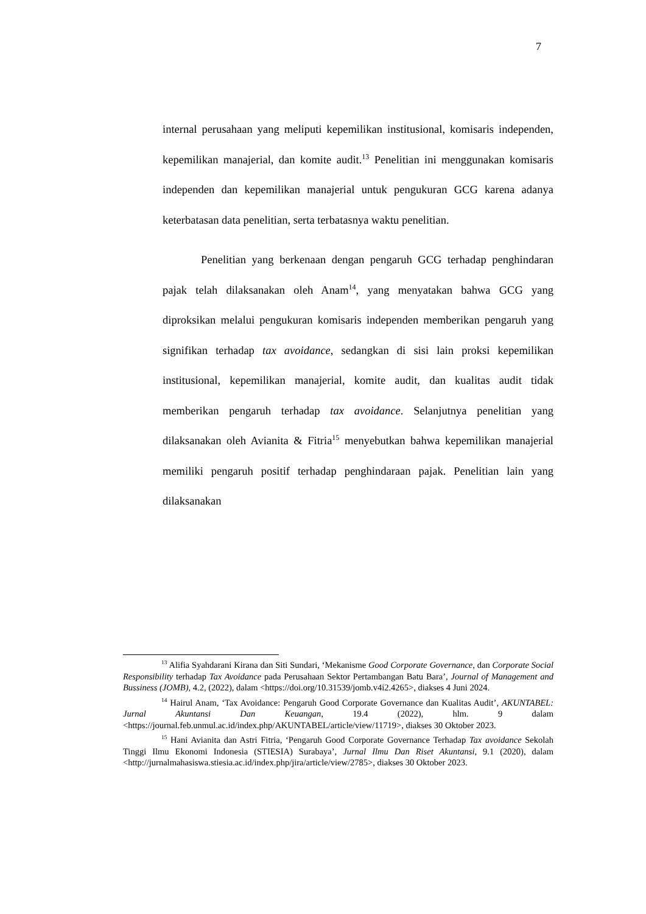7
internal perusahaan yang meliputi kepemilikan institusional, komisaris independen, kepemilikan manajerial, dan komite audit.<sup>13</sup> Penelitian ini menggunakan komisaris independen dan kepemilikan manajerial untuk pengukuran GCG karena adanya keterbatasan data penelitian, serta terbatasnya waktu penelitian.
Penelitian yang berkenaan dengan pengaruh GCG terhadap penghindaran pajak telah dilaksanakan oleh Anam<sup>14</sup>, yang menyatakan bahwa GCG yang diproksikan melalui pengukuran komisaris independen memberikan pengaruh yang signifikan terhadap tax avoidance, sedangkan di sisi lain proksi kepemilikan institusional, kepemilikan manajerial, komite audit, dan kualitas audit tidak memberikan pengaruh terhadap tax avoidance. Selanjutnya penelitian yang dilaksanakan oleh Avianita & Fitria<sup>15</sup> menyebutkan bahwa kepemilikan manajerial memiliki pengaruh positif terhadap penghindaraan pajak. Penelitian lain yang dilaksanakan
<sup>13</sup> Alifia Syahdarani Kirana dan Siti Sundari, ‘Mekanisme Good Corporate Governance, dan Corporate Social Responsibility terhadap Tax Avoidance pada Perusahaan Sektor Pertambangan Batu Bara’, Journal of Management and Bussiness (JOMB), 4.2, (2022), dalam <https://doi.org/10.31539/jomb.v4i2.4265>, diakses 4 Juni 2024.
<sup>14</sup> Hairul Anam, ‘Tax Avoidance: Pengaruh Good Corporate Governance dan Kualitas Audit’, AKUNTABEL: Jurnal Akuntansi Dan Keuangan, 19.4 (2022), hlm. 9 dalam <https://journal.feb.unmul.ac.id/index.php/AKUNTABEL/article/view/11719>, diakses 30 Oktober 2023.
<sup>15</sup> Hani Avianita dan Astri Fitria, ‘Pengaruh Good Corporate Governance Terhadap Tax avoidance Sekolah Tinggi Ilmu Ekonomi Indonesia (STIESIA) Surabaya’, Jurnal Ilmu Dan Riset Akuntansi, 9.1 (2020), dalam <http://jurnalmahasiswa.stiesia.ac.id/index.php/jira/article/view/2785>, diakses 30 Oktober 2023.